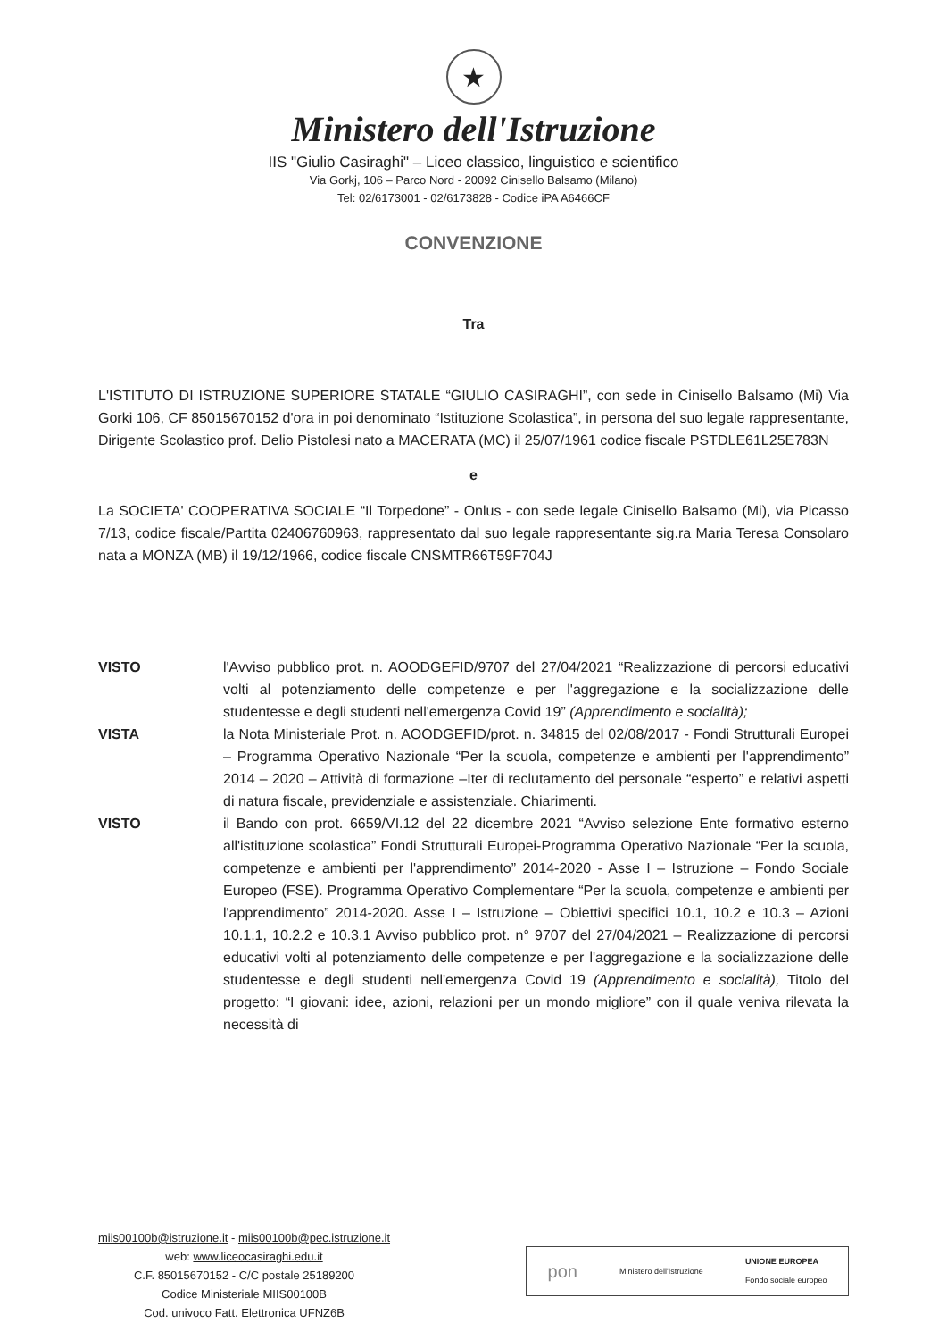★
Ministero dell'Istruzione
IIS "Giulio Casiraghi" – Liceo classico, linguistico e scientifico
Via Gorkj, 106 – Parco Nord - 20092 Cinisello Balsamo (Milano)
Tel: 02/6173001 - 02/6173828 - Codice iPA A6466CF
CONVENZIONE
Tra
L'ISTITUTO DI ISTRUZIONE SUPERIORE STATALE “GIULIO CASIRAGHI”, con sede in Cinisello Balsamo (Mi) Via Gorki 106, CF 85015670152 d'ora in poi denominato “Istituzione Scolastica”, in persona del suo legale rappresentante, Dirigente Scolastico prof. Delio Pistolesi nato a MACERATA (MC) il 25/07/1961 codice fiscale PSTDLE61L25E783N
e
La SOCIETA' COOPERATIVA SOCIALE “Il Torpedone” - Onlus - con sede legale Cinisello Balsamo (Mi), via Picasso 7/13, codice fiscale/Partita 02406760963, rappresentato dal suo legale rappresentante sig.ra Maria Teresa Consolaro nata a MONZA (MB) il 19/12/1966, codice fiscale CNSMTR66T59F704J
VISTO l'Avviso pubblico prot. n. AOODGEFID/9707 del 27/04/2021 “Realizzazione di percorsi educativi volti al potenziamento delle competenze e per l'aggregazione e la socializzazione delle studentesse e degli studenti nell'emergenza Covid 19” (Apprendimento e socialità);
VISTA la Nota Ministeriale Prot. n. AOODGEFID/prot. n. 34815 del 02/08/2017 - Fondi Strutturali Europei – Programma Operativo Nazionale “Per la scuola, competenze e ambienti per l'apprendimento” 2014 – 2020 – Attività di formazione –Iter di reclutamento del personale “esperto” e relativi aspetti di natura fiscale, previdenziale e assistenziale. Chiarimenti.
VISTO il Bando con prot. 6659/VI.12 del 22 dicembre 2021 “Avviso selezione Ente formativo esterno all'istituzione scolastica” Fondi Strutturali Europei-Programma Operativo Nazionale “Per la scuola, competenze e ambienti per l'apprendimento” 2014-2020 - Asse I – Istruzione – Fondo Sociale Europeo (FSE). Programma Operativo Complementare “Per la scuola, competenze e ambienti per l'apprendimento” 2014-2020. Asse I – Istruzione – Obiettivi specifici 10.1, 10.2 e 10.3 – Azioni 10.1.1, 10.2.2 e 10.3.1 Avviso pubblico prot. n° 9707 del 27/04/2021 – Realizzazione di percorsi educativi volti al potenziamento delle competenze e per l'aggregazione e la socializzazione delle studentesse e degli studenti nell'emergenza Covid 19 (Apprendimento e socialità), Titolo del progetto: “I giovani: idee, azioni, relazioni per un mondo migliore” con il quale veniva rilevata la necessità di
miis00100b@istruzione.it - miis00100b@pec.istruzione.it
web: www.liceocasiraghi.edu.it
C.F. 85015670152 - C/C postale 25189200
Codice Ministeriale MIIS00100B
Cod. univoco Fatt. Elettronica UFNZ6B
pon Ministero dell'Istruzione UNIONE EUROPEA
Fondo sociale europeo